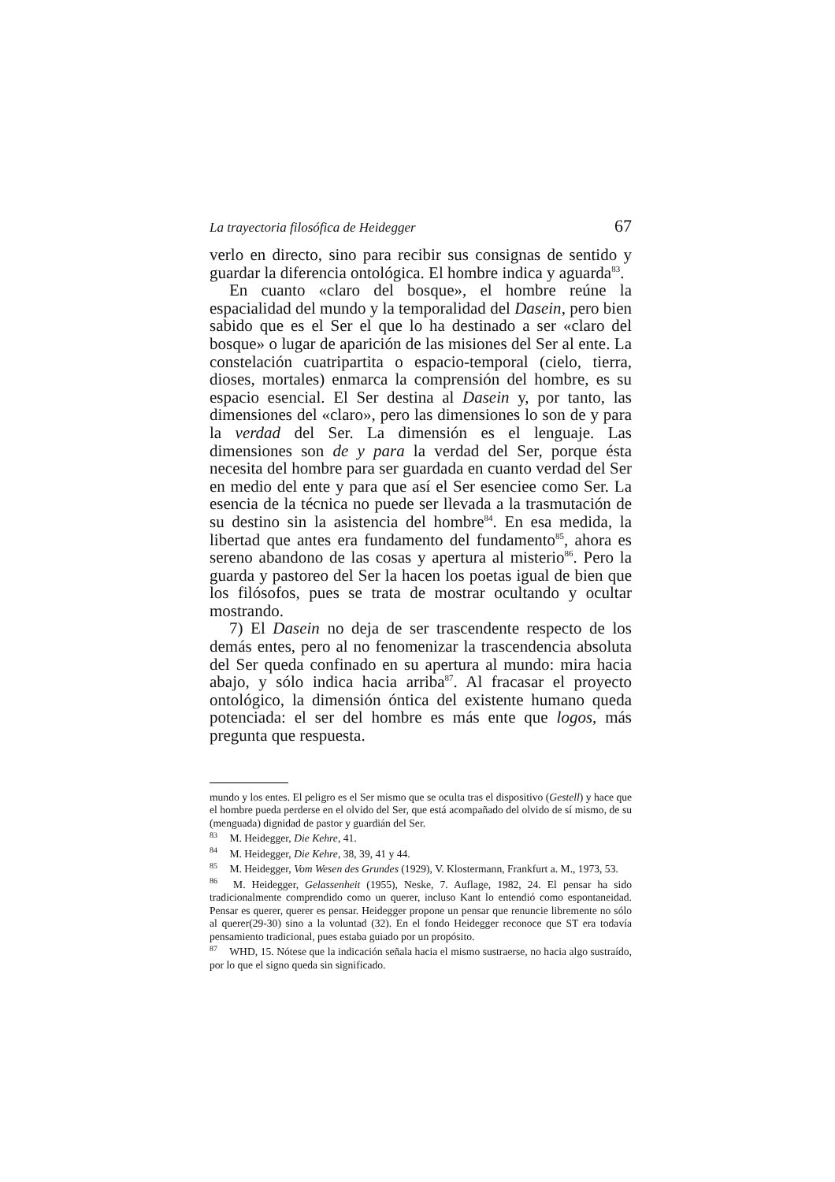La trayectoria filosófica de Heidegger 67
verlo en directo, sino para recibir sus consignas de sentido y guardar la diferencia ontológica. El hombre indica y aguarda<sup>83</sup>.
En cuanto «claro del bosque», el hombre reúne la espacialidad del mundo y la temporalidad del Dasein, pero bien sabido que es el Ser el que lo ha destinado a ser «claro del bosque» o lugar de aparición de las misiones del Ser al ente. La constelación cuatripartita o espacio-temporal (cielo, tierra, dioses, mortales) enmarca la comprensión del hombre, es su espacio esencial. El Ser destina al Dasein y, por tanto, las dimensiones del «claro», pero las dimensiones lo son de y para la verdad del Ser. La dimensión es el lenguaje. Las dimensiones son de y para la verdad del Ser, porque ésta necesita del hombre para ser guardada en cuanto verdad del Ser en medio del ente y para que así el Ser esenciee como Ser. La esencia de la técnica no puede ser llevada a la trasmutación de su destino sin la asistencia del hombre<sup>84</sup>. En esa medida, la libertad que antes era fundamento del fundamento<sup>85</sup>, ahora es sereno abandono de las cosas y apertura al misterio<sup>86</sup>. Pero la guarda y pastoreo del Ser la hacen los poetas igual de bien que los filósofos, pues se trata de mostrar ocultando y ocultar mostrando.
7) El Dasein no deja de ser trascendente respecto de los demás entes, pero al no fenomenizar la trascendencia absoluta del Ser queda confinado en su apertura al mundo: mira hacia abajo, y sólo indica hacia arriba<sup>87</sup>. Al fracasar el proyecto ontológico, la dimensión óntica del existente humano queda potenciada: el ser del hombre es más ente que logos, más pregunta que respuesta.
mundo y los entes. El peligro es el Ser mismo que se oculta tras el dispositivo (Gestell) y hace que el hombre pueda perderse en el olvido del Ser, que está acompañado del olvido de sí mismo, de su (menguada) dignidad de pastor y guardián del Ser.
<sup>83</sup> M. Heidegger, Die Kehre, 41.
<sup>84</sup> M. Heidegger, Die Kehre, 38, 39, 41 y 44.
<sup>85</sup> M. Heidegger, Vom Wesen des Grundes (1929), V. Klostermann, Frankfurt a. M., 1973, 53.
<sup>86</sup> M. Heidegger, Gelassenheit (1955), Neske, 7. Auflage, 1982, 24. El pensar ha sido tradicionalmente comprendido como un querer, incluso Kant lo entendió como espontaneidad. Pensar es querer, querer es pensar. Heidegger propone un pensar que renuncie libremente no sólo al querer(29-30) sino a la voluntad (32). En el fondo Heidegger reconoce que ST era todavía pensamiento tradicional, pues estaba guiado por un propósito.
<sup>87</sup> WHD, 15. Nótese que la indicación señala hacia el mismo sustraerse, no hacia algo sustraído, por lo que el signo queda sin significado.